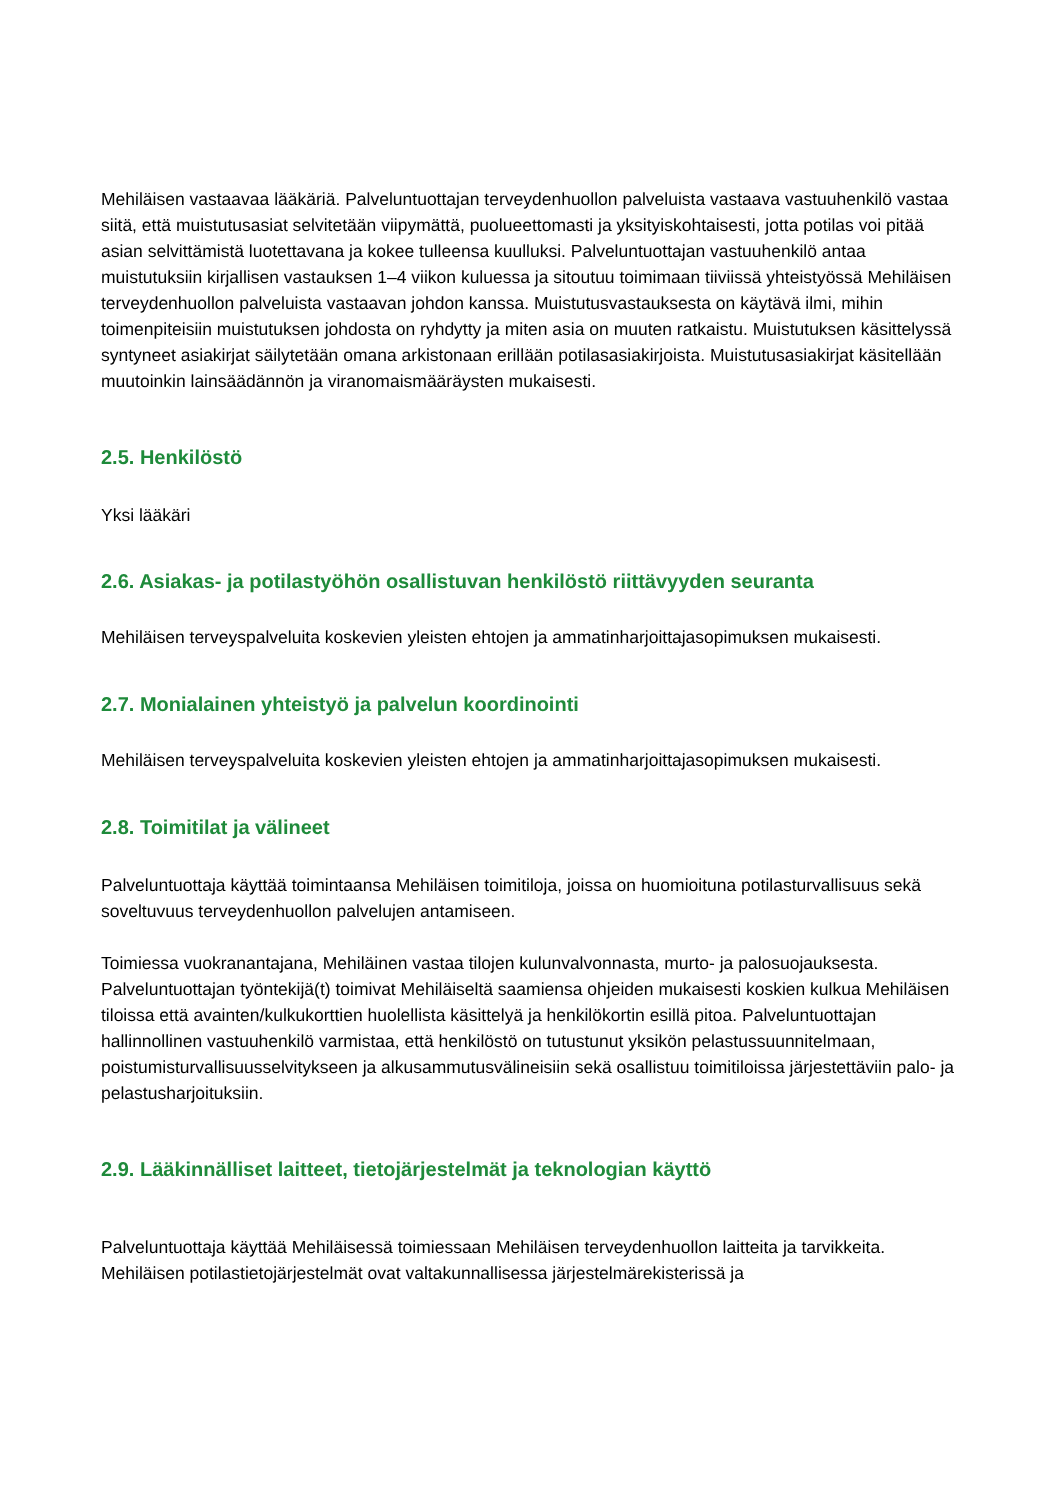Mehiläisen vastaavaa lääkäriä. Palveluntuottajan terveydenhuollon palveluista vastaava vastuuhenkilö vastaa siitä, että muistutusasiat selvitetään viipymättä, puolueettomasti ja yksityiskohtaisesti, jotta potilas voi pitää asian selvittämistä luotettavana ja kokee tulleensa kuulluksi. Palveluntuottajan vastuuhenkilö antaa muistutuksiin kirjallisen vastauksen 1–4 viikon kuluessa ja sitoutuu toimimaan tiiviissä yhteistyössä Mehiläisen terveydenhuollon palveluista vastaavan johdon kanssa. Muistutusvastauksesta on käytävä ilmi, mihin toimenpiteisiin muistutuksen johdosta on ryhdytty ja miten asia on muuten ratkaistu. Muistutuksen käsittelyssä syntyneet asiakirjat säilytetään omana arkistonaan erillään potilasasiakirjoista. Muistutusasiakirjat käsitellään muutoinkin lainsäädännön ja viranomaismääräysten mukaisesti.
2.5. Henkilöstö
Yksi lääkäri
2.6. Asiakas- ja potilastyöhön osallistuvan henkilöstö riittävyyden seuranta
Mehiläisen terveyspalveluita koskevien yleisten ehtojen ja ammatinharjoittajasopimuksen mukaisesti.
2.7. Monialainen yhteistyö ja palvelun koordinointi
Mehiläisen terveyspalveluita koskevien yleisten ehtojen ja ammatinharjoittajasopimuksen mukaisesti.
2.8. Toimitilat ja välineet
Palveluntuottaja käyttää toimintaansa Mehiläisen toimitiloja, joissa on huomioituna potilasturvallisuus sekä soveltuvuus terveydenhuollon palvelujen antamiseen.
Toimiessa vuokranantajana, Mehiläinen vastaa tilojen kulunvalvonnasta, murto- ja palosuojauksesta. Palveluntuottajan työntekijä(t) toimivat Mehiläiseltä saamiensa ohjeiden mukaisesti koskien kulkua Mehiläisen tiloissa että avainten/kulkukorttien huolellista käsittelyä ja henkilökortin esillä pitoa. Palveluntuottajan hallinnollinen vastuuhenkilö varmistaa, että henkilöstö on tutustunut yksikön pelastussuunnitelmaan, poistumisturvallisuusselvitykseen ja alkusammutusvälineisiin sekä osallistuu toimitiloissa järjestettäviin palo- ja pelastusharjoituksiin.
2.9. Lääkinnälliset laitteet, tietojärjestelmät ja teknologian käyttö
Palveluntuottaja käyttää Mehiläisessä toimiessaan Mehiläisen terveydenhuollon laitteita ja tarvikkeita. Mehiläisen potilastietojärjestelmät ovat valtakunnallisessa järjestelmärekisterissä ja